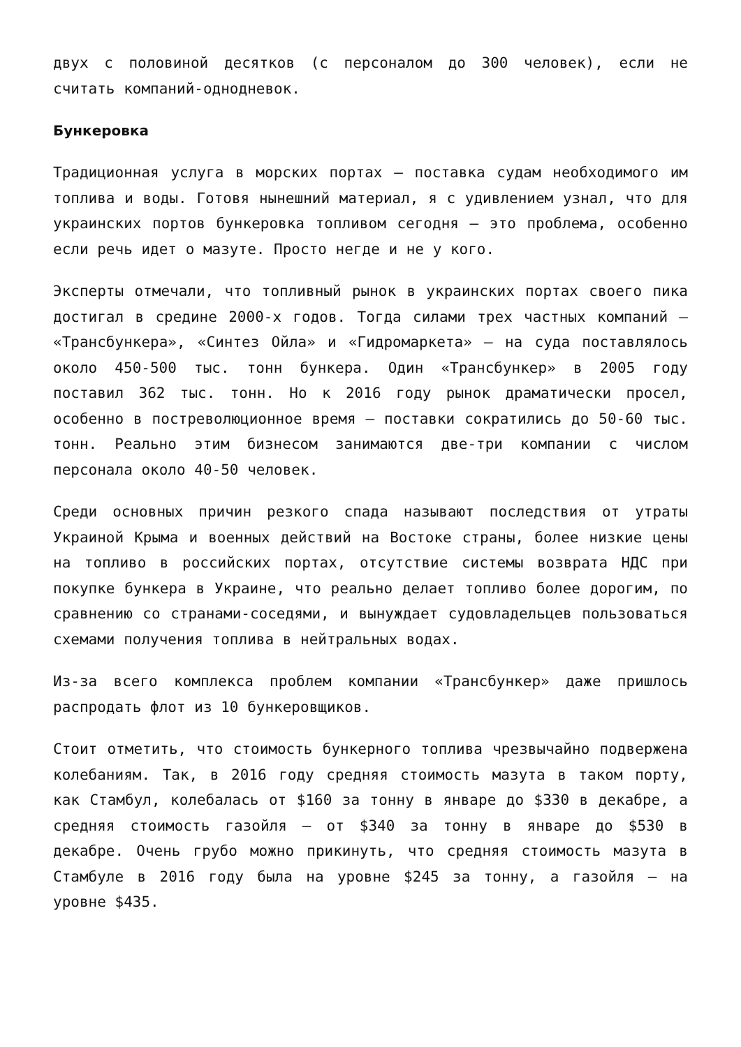двух с половиной десятков (с персоналом до 300 человек), если не считать компаний-однодневок.
Бункеровка
Традиционная услуга в морских портах – поставка судам необходимого им топлива и воды. Готовя нынешний материал, я с удивлением узнал, что для украинских портов бункеровка топливом сегодня – это проблема, особенно если речь идет о мазуте. Просто негде и не у кого.
Эксперты отмечали, что топливный рынок в украинских портах своего пика достигал в средине 2000-х годов. Тогда силами трех частных компаний – «Трансбункера», «Синтез Ойла» и «Гидромаркета» – на суда поставлялось около 450-500 тыс. тонн бункера. Один «Трансбункер» в 2005 году поставил 362 тыс. тонн. Но к 2016 году рынок драматически просел, особенно в постреволюционное время – поставки сократились до 50-60 тыс. тонн. Реально этим бизнесом занимаются две-три компании с числом персонала около 40-50 человек.
Среди основных причин резкого спада называют последствия от утраты Украиной Крыма и военных действий на Востоке страны, более низкие цены на топливо в российских портах, отсутствие системы возврата НДС при покупке бункера в Украине, что реально делает топливо более дорогим, по сравнению со странами-соседями, и вынуждает судовладельцев пользоваться схемами получения топлива в нейтральных водах.
Из-за всего комплекса проблем компании «Трансбункер» даже пришлось распродать флот из 10 бункеровщиков.
Стоит отметить, что стоимость бункерного топлива чрезвычайно подвержена колебаниям. Так, в 2016 году средняя стоимость мазута в таком порту, как Стамбул, колебалась от $160 за тонну в январе до $330 в декабре, а средняя стоимость газойля – от $340 за тонну в январе до $530 в декабре. Очень грубо можно прикинуть, что средняя стоимость мазута в Стамбуле в 2016 году была на уровне $245 за тонну, а газойля – на уровне $435.